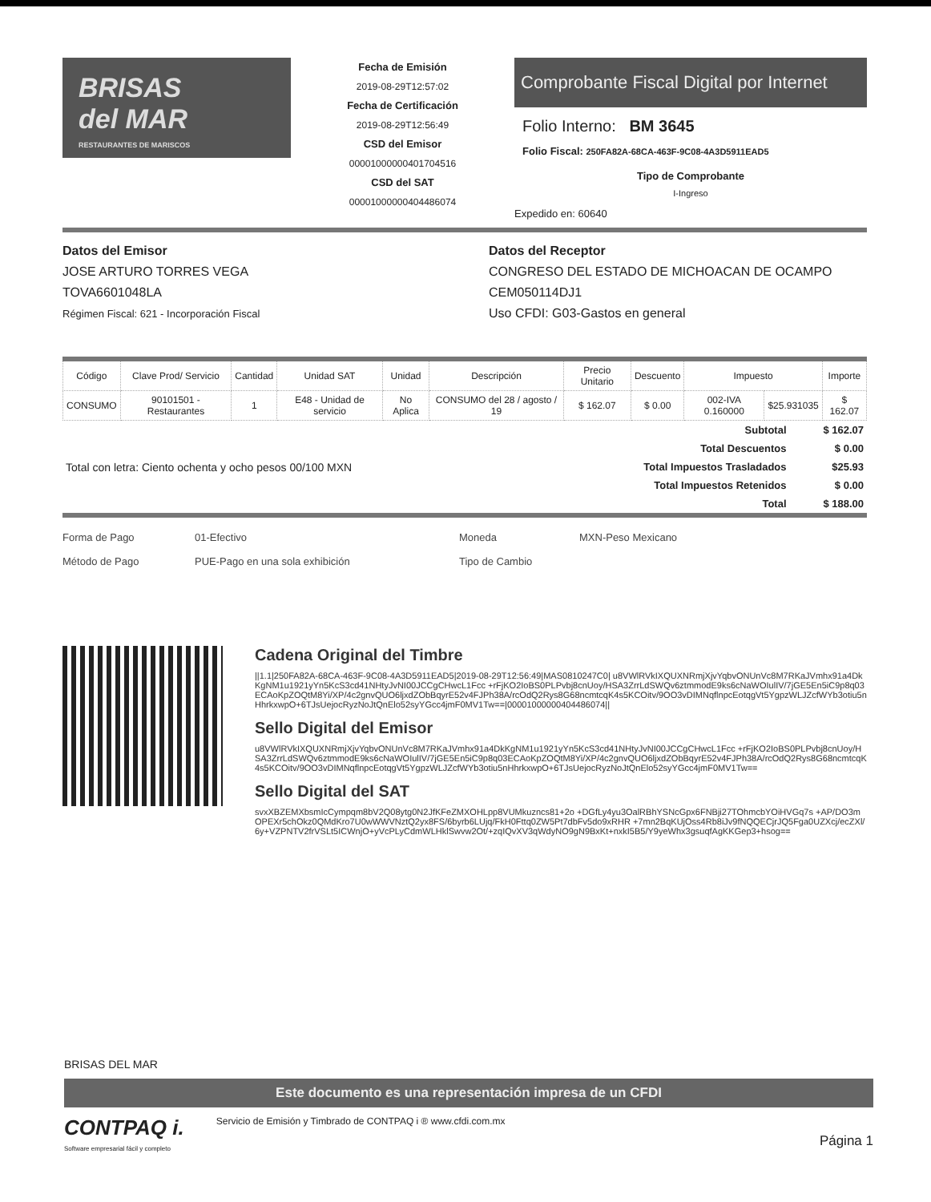BRISAS
del MAR
RESTAURANTES DE MARISCOS
Fecha de Emisión
2019-08-29T12:57:02
Fecha de Certificación
2019-08-29T12:56:49
CSD del Emisor
00001000000401704516
CSD del SAT
00001000000404486074
Comprobante Fiscal Digital por Internet
Folio Interno: BM 3645
Folio Fiscal: 250FA82A-68CA-463F-9C08-4A3D5911EAD5
Tipo de Comprobante
I-Ingreso
Expedido en: 60640
Datos del Emisor
JOSE ARTURO TORRES VEGA
TOVA6601048LA
Régimen Fiscal: 621 - Incorporación Fiscal
Datos del Receptor
CONGRESO DEL ESTADO DE MICHOACAN DE OCAMPO
CEM050114DJ1
Uso CFDI: G03-Gastos en general
| Código | Clave Prod/ Servicio | Cantidad | Unidad SAT | Unidad | Descripción | Precio Unitario | Descuento | Impuesto | | Importe |
| --- | --- | --- | --- | --- | --- | --- | --- | --- | --- | --- |
| CONSUMO | 90101501 - Restaurantes | 1 | E48 - Unidad de servicio | No Aplica | CONSUMO del 28 / agosto / 19 | $ 162.07 | $ 0.00 | 002-IVA 0.160000 | $25.931035 | $ 162.07 |
| Total con letra: Ciento ochenta y ocho pesos 00/100 MXN | Subtotal | $ 162.07 |
| | Total Descuentos | $ 0.00 |
| | Total Impuestos Trasladados | $25.93 |
| | Total Impuestos Retenidos | $ 0.00 |
| | Total | $ 188.00 |
Forma de Pago 01-Efectivo Moneda MXN-Peso Mexicano Método de Pago PUE-Pago en una sola exhibición Tipo de Cambio
Cadena Original del Timbre
||1.1|250FA82A-68CA-463F-9C08-4A3D5911EAD5|2019-08-29T12:56:49|MAS0810247C0| u8VWlRVkIXQUXNRmjXjvYqbvONUnVc8M7RKaJVmhx91a4DkKgNM1u1921yYn5KcS3cd41NHtyJvNI00JCCgCHwcL1Fcc +rFjKO2IoBS0PLPvbj8cnUoy/HSA3ZrrLdSWQv6ztmmodE9ks6cNaWOIulIV/7jGE5En5iC9p8q03ECAoKpZOQtM8Yi/XP/4c2gnvQUO6ljxdZObBqyrE52v4FJPh38A/rcOdQ2Rys8G68ncmtcqK4s5KCOitv/9OO3vDIMNqflnpcEotqgVt5YgpzWLJZcfWYb3otiu5nHhrkxwpO+6TJsUejocRyzNoJtQnElo52syYGcc4jmF0MV1Tw==|00001000000404486074||
Sello Digital del Emisor
u8VWlRVkIXQUXNRmjXjvYqbvONUnVc8M7RKaJVmhx91a4DkKgNM1u1921yYn5KcS3cd41NHtyJvNI00JCCgCHwcL1Fcc +rFjKO2IoBS0PLPvbj8cnUoy/HSA3ZrrLdSWQv6ztmmodE9ks6cNaWOIulIV/7jGE5En5iC9p8q03ECAoKpZOQtM8Yi/XP/4c2gnvQUO6ljxdZObBqyrE52v4FJPh38A/rcOdQ2Rys8G68ncmtcqK4s5KCOitv/9OO3vDIMNqflnpcEotqgVt5YgpzWLJZcfWYb3otiu5nHhrkxwpO+6TJsUejocRyzNoJtQnElo52syYGcc4jmF0MV1Tw==
Sello Digital del SAT
svxXBZEMXbsmIcCympqm8bV2Q08ytg0N2JfKFeZMXOHLpp8VUMkuzncs81+2o +DGfLy4yu3OalRBhYSNcGpx6FNBji27TOhmcbYOiHVGq7s +AP/DO3mOPEXr5chOkz0QMdKro7U0wWWVNztQ2yx8FS/6byrb6LUjq/FkH0Fttq0ZW5Pt7dbFv5do9xRHR +7mn2BqKUjOss4Rb8iJv9fNQQECjrJQ5Fga0UZXcj/ecZXl/6y+VZPNTV2frVSLt5ICWnjO+yVcPLyCdmWLHklSwvw2Ot/+zqIQvXV3qWdyNO9gN9BxKt+nxkI5B5/Y9yeWhx3gsuqfAgKKGep3+hsog==
BRISAS DEL MAR
Este documento es una representación impresa de un CFDI
CONTPAQ i.
Software empresarial fácil y completo
Servicio de Emisión y Timbrado de CONTPAQ i ® www.cfdi.com.mx
Página 1